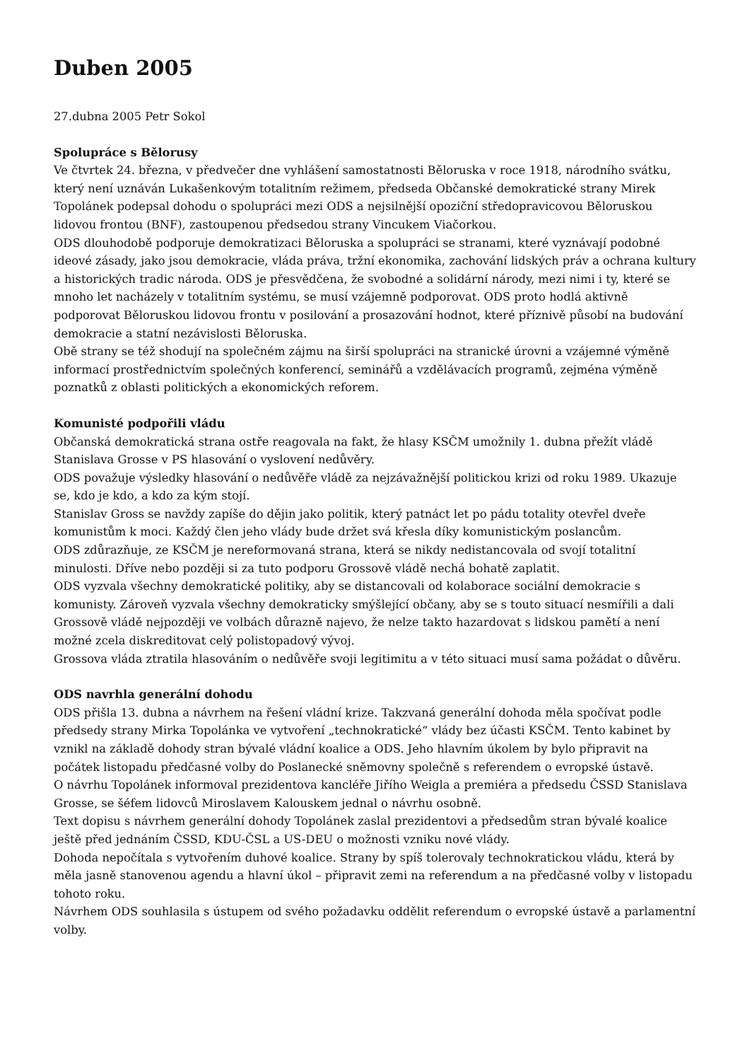Duben 2005
27.dubna 2005 Petr Sokol
Spolupráce s Bělorusy
Ve čtvrtek 24. března, v předvečer dne vyhlášení samostatnosti Běloruska v roce 1918, národního svátku, který není uznáván Lukašenkovým totalitním režimem, předseda Občanské demokratické strany Mirek Topolánek podepsal dohodu o spolupráci mezi ODS a nejsilnější opoziční středopravicovou Běloruskou lidovou frontou (BNF), zastoupenou předsedou strany Vincukem Viačorkou.
ODS dlouhodobě podporuje demokratizaci Běloruska a spolupráci se stranami, které vyznávají podobné ideové zásady, jako jsou demokracie, vláda práva, tržní ekonomika, zachování lidských práv a ochrana kultury a historických tradic národa. ODS je přesvědčena, že svobodné a solidární národy, mezi nimi i ty, které se mnoho let nacházely v totalitním systému, se musí vzájemně podporovat. ODS proto hodlá aktivně podporovat Běloruskou lidovou frontu v posilování a prosazování hodnot, které příznivě působí na budování demokracie a statní nezávislosti Běloruska.
Obě strany se též shodují na společném zájmu na širší spolupráci na stranické úrovni a vzájemné výměně informací prostřednictvím společných konferencí, seminářů a vzdělávacích programů, zejména výměně poznatků z oblasti politických a ekonomických reforem.
Komunisté podpořili vládu
Občanská demokratická strana ostře reagovala na fakt, že hlasy KSČM umožnily 1. dubna přežít vládě Stanislava Grosse v PS hlasování o vyslovení nedůvěry.
ODS považuje výsledky hlasování o nedůvěře vládě za nejzávažnější politickou krizi od roku 1989. Ukazuje se, kdo je kdo, a kdo za kým stojí.
Stanislav Gross se navždy zapíše do dějin jako politik, který patnáct let po pádu totality otevřel dveře komunistům k moci. Každý člen jeho vlády bude držet svá křesla díky komunistickým poslancům.
ODS zdůrazňuje, ze KSČM je nereformovaná strana, která se nikdy nedistancovala od svojí totalitní minulosti. Dříve nebo později si za tuto podporu Grossově vládě nechá bohatě zaplatit.
ODS vyzvala všechny demokratické politiky, aby se distancovali od kolaborace sociální demokracie s komunisty. Zároveň vyzvala všechny demokraticky smýšlející občany, aby se s touto situací nesmířili a dali Grossově vládě nejpozději ve volbách důrazně najevo, že nelze takto hazardovat s lidskou pamětí a není možné zcela diskreditovat celý polistopadový vývoj.
Grossova vláda ztratila hlasováním o nedůvěře svoji legitimitu a v této situaci musí sama požádat o důvěru.
ODS navrhla generální dohodu
ODS přišla 13. dubna a návrhem na řešení vládní krize. Takzvaná generální dohoda měla spočívat podle předsedy strany Mirka Topolánka ve vytvoření „technokratické“ vlády bez účasti KSČM. Tento kabinet by vznikl na základě dohody stran bývalé vládní koalice a ODS. Jeho hlavním úkolem by bylo připravit na počátek listopadu předčasné volby do Poslanecké sněmovny společně s referendem o evropské ústavě.
O návrhu Topolánek informoval prezidentova kancléře Jiřího Weigla a premiéra a předsedu ČSSD Stanislava Grosse, se šéfem lidovců Miroslavem Kalouskem jednal o návrhu osobně.
Text dopisu s návrhem generální dohody Topolánek zaslal prezidentovi a předsedům stran bývalé koalice ještě před jednáním ČSSD, KDU-ČSL a US-DEU o možnosti vzniku nové vlády.
Dohoda nepočítala s vytvořením duhové koalice. Strany by spíš tolerovaly technokratickou vládu, která by měla jasně stanovenou agendu a hlavní úkol – připravit zemi na referendum a na předčasné volby v listopadu tohoto roku.
Návrhem ODS souhlasila s ústupem od svého požadavku oddělit referendum o evropské ústavě a parlamentní volby.